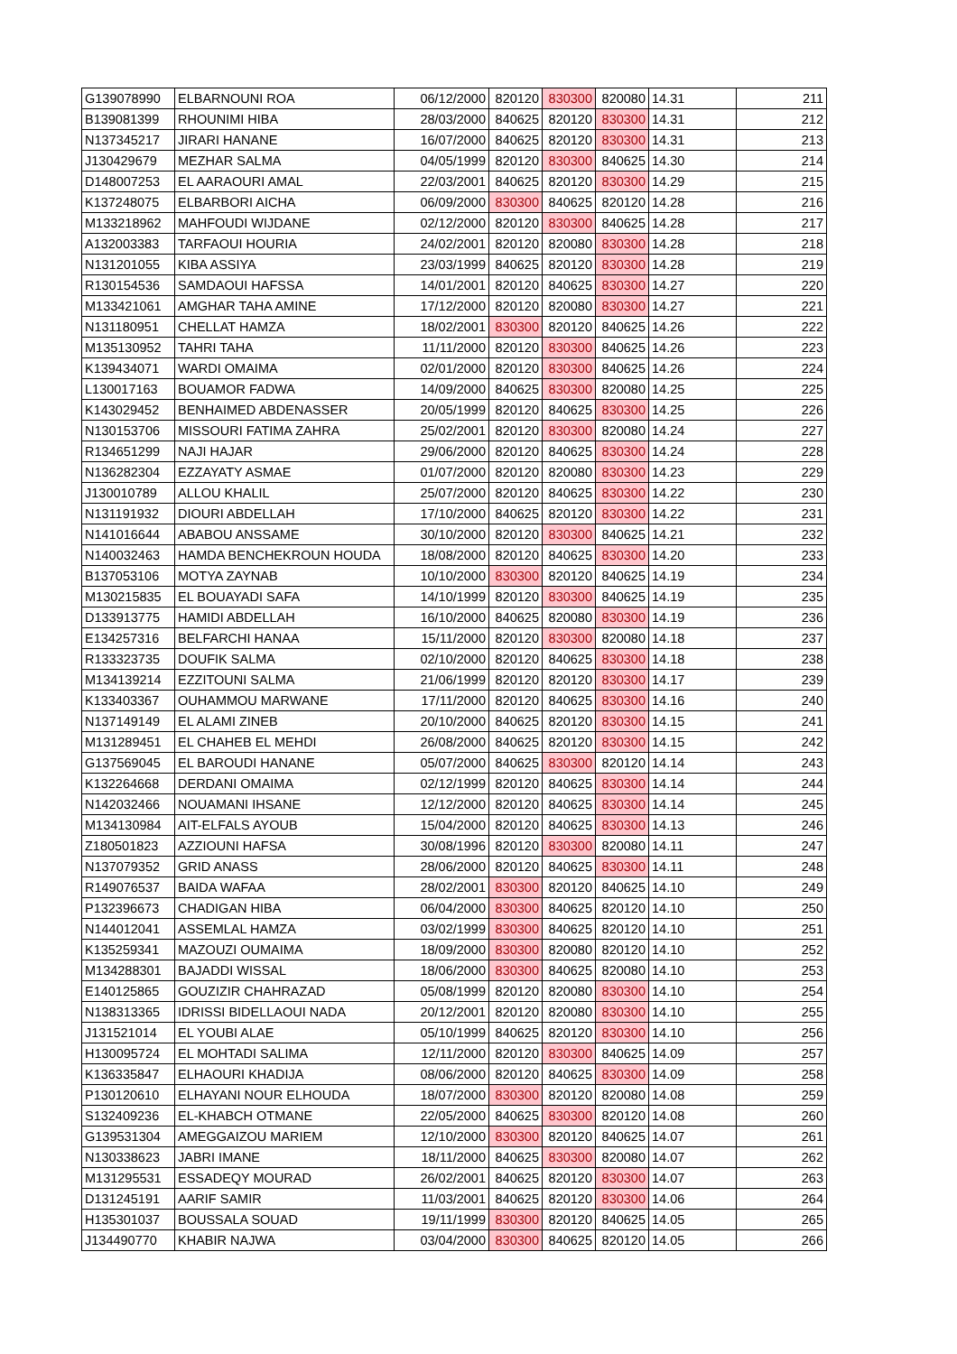| G139078990 | ELBARNOUNI ROA | 06/12/2000 | 820120 | 830300 | 820080 | 14.31 | 211 |
| B139081399 | RHOUNIMI HIBA | 28/03/2000 | 840625 | 820120 | 830300 | 14.31 | 212 |
| N137345217 | JIRARI HANANE | 16/07/2000 | 840625 | 820120 | 830300 | 14.31 | 213 |
| J130429679 | MEZHAR SALMA | 04/05/1999 | 820120 | 830300 | 840625 | 14.30 | 214 |
| D148007253 | EL AARAOURI AMAL | 22/03/2001 | 840625 | 820120 | 830300 | 14.29 | 215 |
| K137248075 | ELBARBORI AICHA | 06/09/2000 | 830300 | 840625 | 820120 | 14.28 | 216 |
| M133218962 | MAHFOUDI WIJDANE | 02/12/2000 | 820120 | 830300 | 840625 | 14.28 | 217 |
| A132003383 | TARFAOUI HOURIA | 24/02/2001 | 820120 | 820080 | 830300 | 14.28 | 218 |
| N131201055 | KIBA ASSIYA | 23/03/1999 | 840625 | 820120 | 830300 | 14.28 | 219 |
| R130154536 | SAMDAOUI HAFSSA | 14/01/2001 | 820120 | 840625 | 830300 | 14.27 | 220 |
| M133421061 | AMGHAR TAHA AMINE | 17/12/2000 | 820120 | 820080 | 830300 | 14.27 | 221 |
| N131180951 | CHELLAT HAMZA | 18/02/2001 | 830300 | 820120 | 840625 | 14.26 | 222 |
| M135130952 | TAHRI TAHA | 11/11/2000 | 820120 | 830300 | 840625 | 14.26 | 223 |
| K139434071 | WARDI OMAIMA | 02/01/2000 | 820120 | 830300 | 840625 | 14.26 | 224 |
| L130017163 | BOUAMOR FADWA | 14/09/2000 | 840625 | 830300 | 820080 | 14.25 | 225 |
| K143029452 | BENHAIMED ABDENASSER | 20/05/1999 | 820120 | 840625 | 830300 | 14.25 | 226 |
| N130153706 | MISSOURI FATIMA ZAHRA | 25/02/2001 | 820120 | 830300 | 820080 | 14.24 | 227 |
| R134651299 | NAJI HAJAR | 29/06/2000 | 820120 | 840625 | 830300 | 14.24 | 228 |
| N136282304 | EZZAYATY ASMAE | 01/07/2000 | 820120 | 820080 | 830300 | 14.23 | 229 |
| J130010789 | ALLOU KHALIL | 25/07/2000 | 820120 | 840625 | 830300 | 14.22 | 230 |
| N131191932 | DIOURI ABDELLAH | 17/10/2000 | 840625 | 820120 | 830300 | 14.22 | 231 |
| N141016644 | ABABOU ANSSAME | 30/10/2000 | 820120 | 830300 | 840625 | 14.21 | 232 |
| N140032463 | HAMDA BENCHEKROUN HOUDA | 18/08/2000 | 820120 | 840625 | 830300 | 14.20 | 233 |
| B137053106 | MOTYA ZAYNAB | 10/10/2000 | 830300 | 820120 | 840625 | 14.19 | 234 |
| M130215835 | EL BOUAYADI SAFA | 14/10/1999 | 820120 | 830300 | 840625 | 14.19 | 235 |
| D133913775 | HAMIDI ABDELLAH | 16/10/2000 | 840625 | 820080 | 830300 | 14.19 | 236 |
| E134257316 | BELFARCHI HANAA | 15/11/2000 | 820120 | 830300 | 820080 | 14.18 | 237 |
| R133323735 | DOUFIK SALMA | 02/10/2000 | 820120 | 840625 | 830300 | 14.18 | 238 |
| M134139214 | EZZITOUNI SALMA | 21/06/1999 | 820120 | 820120 | 830300 | 14.17 | 239 |
| K133403367 | OUHAMMOU MARWANE | 17/11/2000 | 820120 | 840625 | 830300 | 14.16 | 240 |
| N137149149 | EL ALAMI ZINEB | 20/10/2000 | 840625 | 820120 | 830300 | 14.15 | 241 |
| M131289451 | EL CHAHEB EL MEHDI | 26/08/2000 | 840625 | 820120 | 830300 | 14.15 | 242 |
| G137569045 | EL BAROUDI HANANE | 05/07/2000 | 840625 | 830300 | 820120 | 14.14 | 243 |
| K132264668 | DERDANI OMAIMA | 02/12/1999 | 820120 | 840625 | 830300 | 14.14 | 244 |
| N142032466 | NOUAMANI IHSANE | 12/12/2000 | 820120 | 840625 | 830300 | 14.14 | 245 |
| M134130984 | AIT-ELFALS AYOUB | 15/04/2000 | 820120 | 840625 | 830300 | 14.13 | 246 |
| Z180501823 | AZZIOUNI HAFSA | 30/08/1996 | 820120 | 830300 | 820080 | 14.11 | 247 |
| N137079352 | GRID ANASS | 28/06/2000 | 820120 | 840625 | 830300 | 14.11 | 248 |
| R149076537 | BAIDA WAFAA | 28/02/2001 | 830300 | 820120 | 840625 | 14.10 | 249 |
| P132396673 | CHADIGAN HIBA | 06/04/2000 | 830300 | 840625 | 820120 | 14.10 | 250 |
| N144012041 | ASSEMLAL HAMZA | 03/02/1999 | 830300 | 840625 | 820120 | 14.10 | 251 |
| K135259341 | MAZOUZI OUMAIMA | 18/09/2000 | 830300 | 820080 | 820120 | 14.10 | 252 |
| M134288301 | BAJADDI WISSAL | 18/06/2000 | 830300 | 840625 | 820080 | 14.10 | 253 |
| E140125865 | GOUZIZIR CHAHRAZAD | 05/08/1999 | 820120 | 820080 | 830300 | 14.10 | 254 |
| N138313365 | IDRISSI BIDELLAOUI NADA | 20/12/2001 | 820120 | 820080 | 830300 | 14.10 | 255 |
| J131521014 | EL YOUBI ALAE | 05/10/1999 | 840625 | 820120 | 830300 | 14.10 | 256 |
| H130095724 | EL MOHTADI SALIMA | 12/11/2000 | 820120 | 830300 | 840625 | 14.09 | 257 |
| K136335847 | ELHAOURI KHADIJA | 08/06/2000 | 820120 | 840625 | 830300 | 14.09 | 258 |
| P130120610 | ELHAYANI NOUR ELHOUDA | 18/07/2000 | 830300 | 820120 | 820080 | 14.08 | 259 |
| S132409236 | EL-KHABCH OTMANE | 22/05/2000 | 840625 | 830300 | 820120 | 14.08 | 260 |
| G139531304 | AMEGGAIZOU MARIEM | 12/10/2000 | 830300 | 820120 | 840625 | 14.07 | 261 |
| N130338623 | JABRI IMANE | 18/11/2000 | 840625 | 830300 | 820080 | 14.07 | 262 |
| M131295531 | ESSADEQY MOURAD | 26/02/2001 | 840625 | 820120 | 830300 | 14.07 | 263 |
| D131245191 | AARIF SAMIR | 11/03/2001 | 840625 | 820120 | 830300 | 14.06 | 264 |
| H135301037 | BOUSSALA SOUAD | 19/11/1999 | 830300 | 820120 | 840625 | 14.05 | 265 |
| J134490770 | KHABIR NAJWA | 03/04/2000 | 830300 | 840625 | 820120 | 14.05 | 266 |